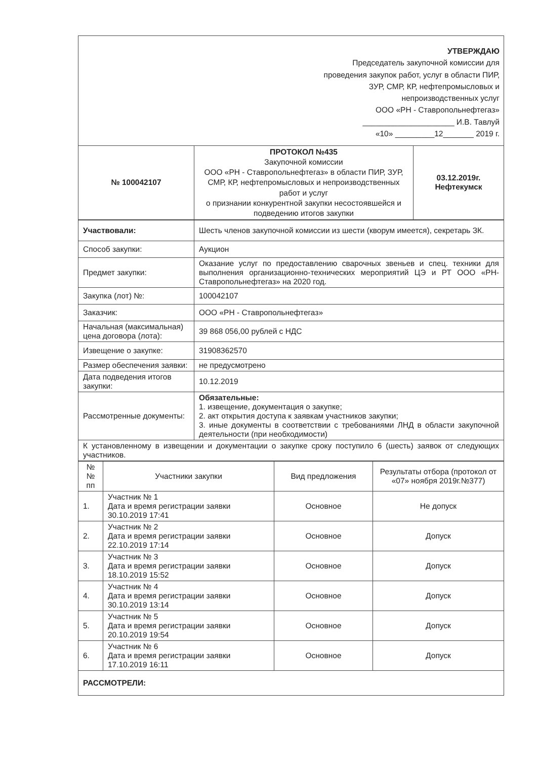| УТВЕРЖДАЮ Председатель закупочной комиссии для проведения закупок работ, услуг в области ПИР, ЗУР, СМР, КР, нефтепромысловых и непроизводственных услуг ООО «РН - Ставропольнефтегаз» _____________________ И.В. Тавлуй «10» _________12_______ 2019 г. | | |
| № 100042107 | ПРОТОКОЛ №435 Закупочной комиссии ООО «РН - Ставропольнефтегаз» в области ПИР, ЗУР, СМР, КР, нефтепромысловых и непроизводственных работ и услуг о признании конкурентной закупки несостоявшейся и подведению итогов закупки | 03.12.2019г. Нефтекумск |
| Участвовали: | Шесть членов закупочной комиссии из шести (кворум имеется), секретарь ЗК. |
| Способ закупки: | Аукцион |
| Предмет закупки: | Оказание услуг по предоставлению сварочных звеньев и спец. техники для выполнения организационно-технических мероприятий ЦЭ и РТ ООО «РН-Ставропольнефтегаз» на 2020 год. |
| Закупка (лот) №: | 100042107 |
| Заказчик: | ООО «РН - Ставропольнефтегаз» |
| Начальная (максимальная) цена договора (лота): | 39 868 056,00 рублей с НДС |
| Извещение о закупке: | 31908362570 |
| Размер обеспечения заявки: | не предусмотрено |
| Дата подведения итогов закупки: | 10.12.2019 |
| Рассмотренные документы: | Обязательные: 1. извещение, документация о закупке; 2. акт открытия доступа к заявкам участников закупки; 3. иные документы в соответствии с требованиями ЛНД в области закупочной деятельности (при необходимости) |
| К установленному в извещении и документации о закупке сроку поступило 6 (шесть) заявок от следующих участников. | |
| № № пп | Участники закупки | Вид предложения | Результаты отбора (протокол от «07» ноября 2019г.№377) |
| --- | --- | --- | --- |
| 1. | Участник № 1 Дата и время регистрации заявки 30.10.2019 17:41 | Основное | Не допуск |
| 2. | Участник № 2 Дата и время регистрации заявки 22.10.2019 17:14 | Основное | Допуск |
| 3. | Участник № 3 Дата и время регистрации заявки 18.10.2019 15:52 | Основное | Допуск |
| 4. | Участник № 4 Дата и время регистрации заявки 30.10.2019 13:14 | Основное | Допуск |
| 5. | Участник № 5 Дата и время регистрации заявки 20.10.2019 19:54 | Основное | Допуск |
| 6. | Участник № 6 Дата и время регистрации заявки 17.10.2019 16:11 | Основное | Допуск |
| РАССМОТРЕЛИ: | | | |